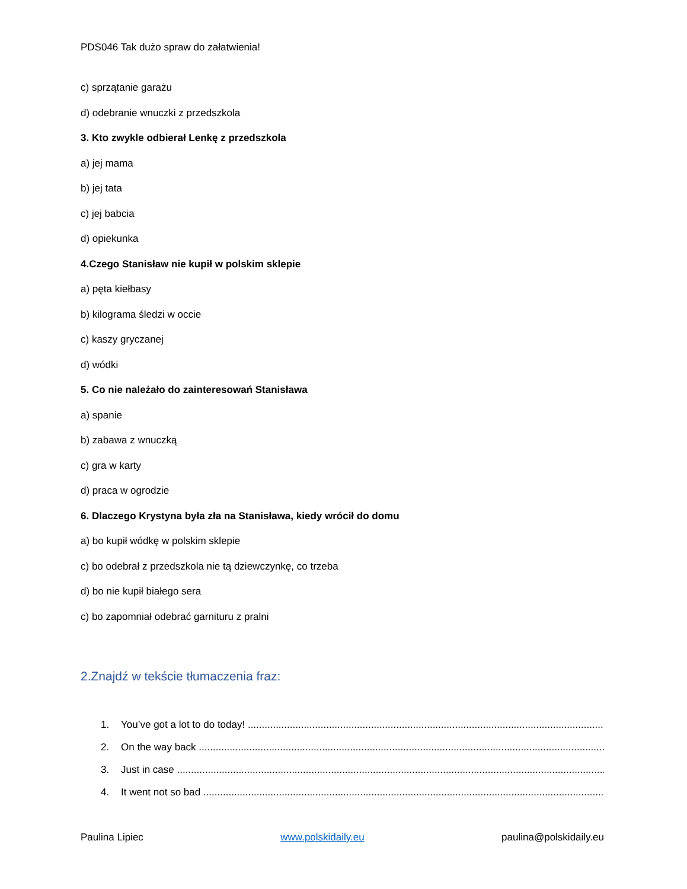PDS046 Tak dużo spraw do załatwienia!
c) sprzątanie garażu
d) odebranie wnuczki z przedszkola
3. Kto zwykle odbierał Lenkę z przedszkola
a) jej mama
b) jej tata
c) jej babcia
d) opiekunka
4.Czego Stanisław nie kupił w polskim sklepie
a) pęta kiełbasy
b) kilograma śledzi w occie
c) kaszy gryczanej
d) wódki
5. Co nie należało do zainteresowań Stanisława
a) spanie
b) zabawa z wnuczką
c) gra w karty
d) praca w ogrodzie
6. Dlaczego Krystyna była zła na Stanisława, kiedy wrócił do domu
a) bo kupił wódkę w polskim sklepie
c) bo odebrał z przedszkola nie tą dziewczynkę, co trzeba
d) bo nie kupił białego sera
c) bo zapomniał odebrać garnituru z pralni
2.Znajdź w tekście tłumaczenia fraz:
1. You’ve got a lot to do today! ..................................................................................................................................
2. On the way back ......................................................................................................................................................
3. Just in case .............................................................................................................................................................
4. It went not so bad ...................................................................................................................................................
Paulina Lipiec www.polskidaily.eu paulina@polskidaily.eu